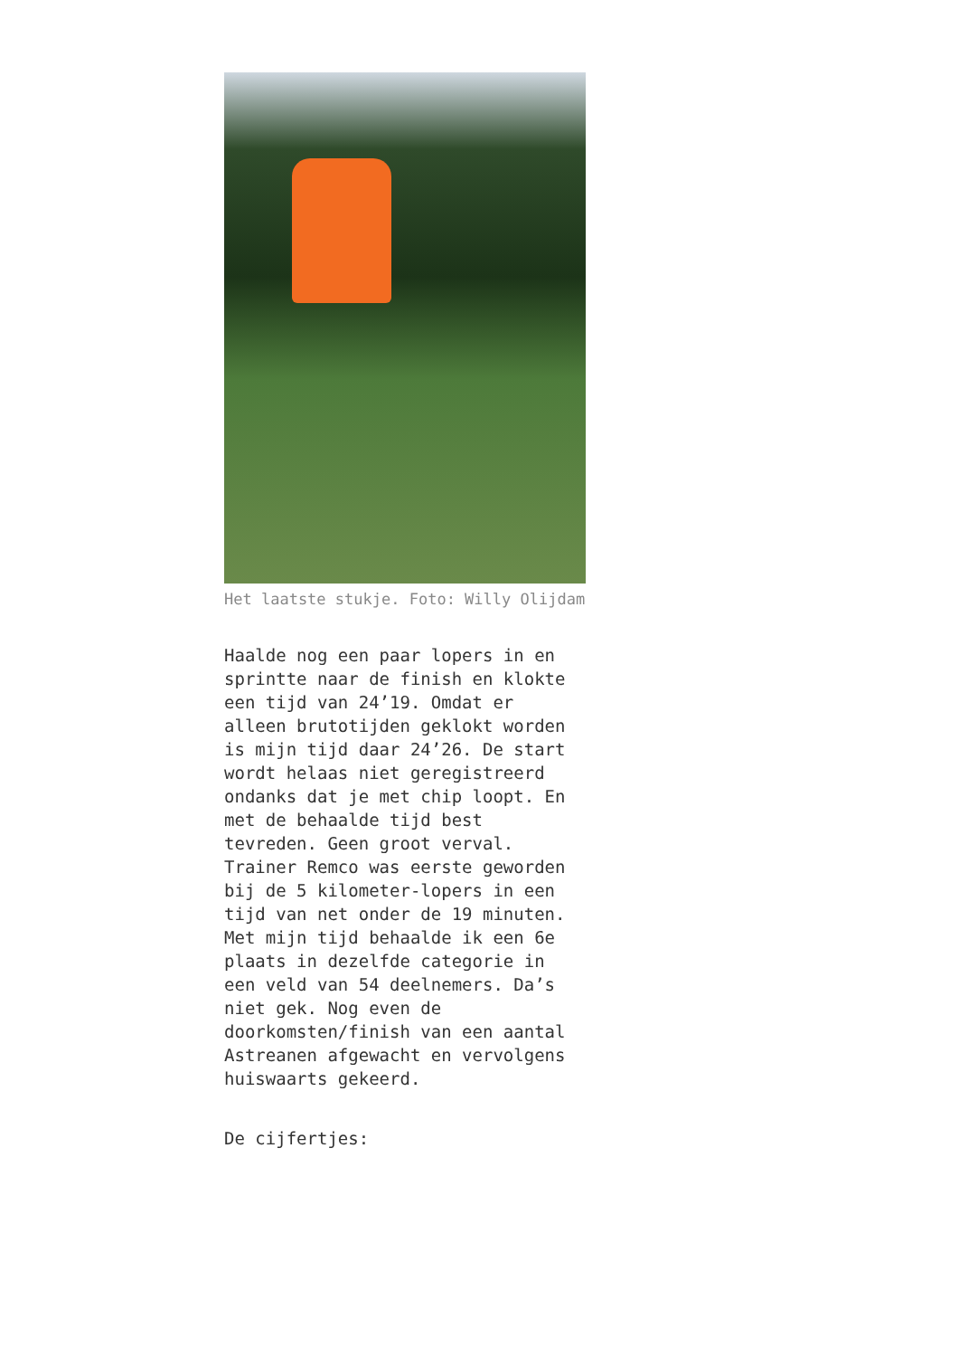Het laatste stukje. Foto: Willy Olijdam
Haalde nog een paar lopers in en sprintte naar de finish en klokte een tijd van 24’19. Omdat er alleen brutotijden geklokt worden is mijn tijd daar 24’26. De start wordt helaas niet geregistreerd ondanks dat je met chip loopt. En met de behaalde tijd best tevreden. Geen groot verval. Trainer Remco was eerste geworden bij de 5 kilometer-lopers in een tijd van net onder de 19 minuten. Met mijn tijd behaalde ik een 6e plaats in dezelfde categorie in een veld van 54 deelnemers. Da’s niet gek. Nog even de doorkomsten/finish van een aantal Astreanen afgewacht en vervolgens huiswaarts gekeerd.
De cijfertjes: